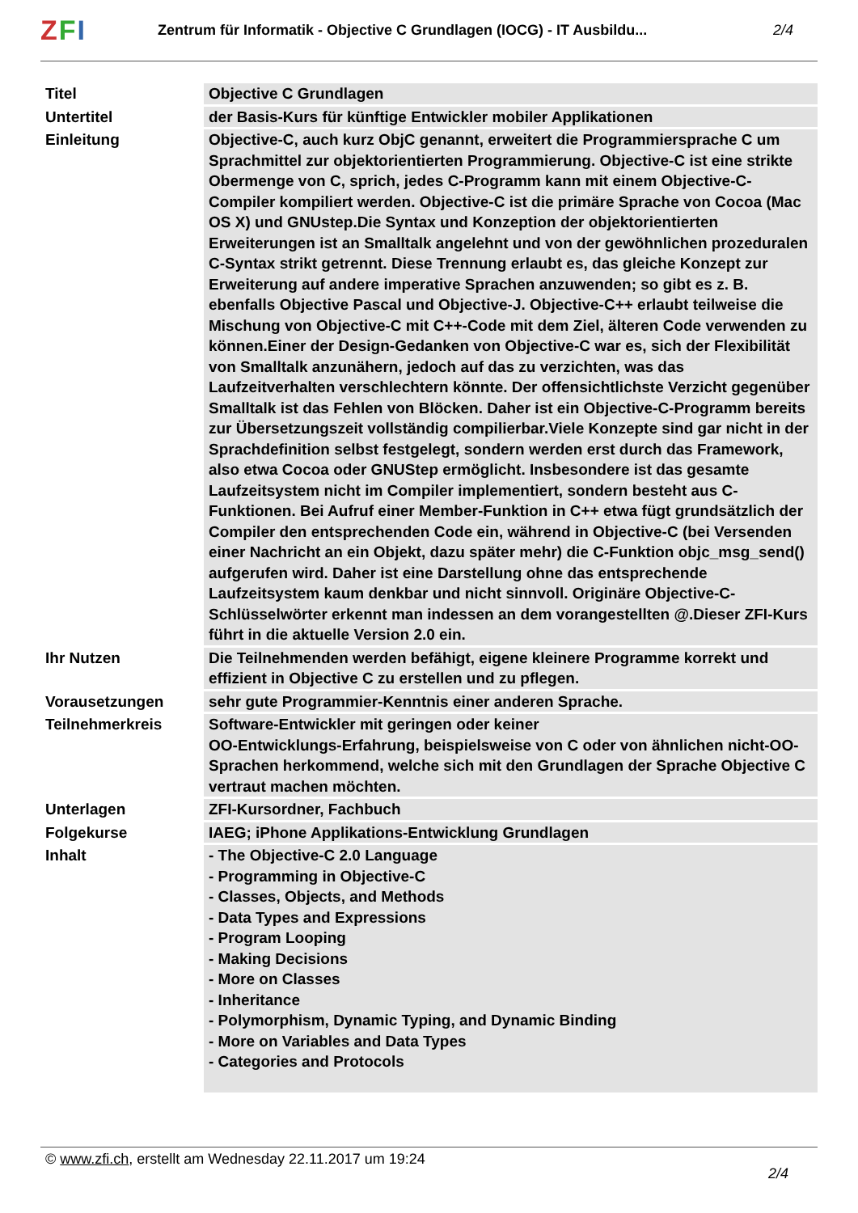ZFI
Zentrum für Informatik - Objective C Grundlagen (IOCG) - IT Ausbildu...
2/4
| Titel | Objective C Grundlagen |
| Untertitel | der Basis-Kurs für künftige Entwickler mobiler Applikationen |
| Einleitung | Objective-C, auch kurz ObjC genannt, erweitert die Programmiersprache C um Sprachmittel zur objektorientierten Programmierung. Objective-C ist eine strikte Obermenge von C, sprich, jedes C-Programm kann mit einem Objective-C-Compiler kompiliert werden. Objective-C ist die primäre Sprache von Cocoa (Mac OS X) und GNUstep.Die Syntax und Konzeption der objektorientierten Erweiterungen ist an Smalltalk angelehnt und von der gewöhnlichen prozeduralen C-Syntax strikt getrennt. Diese Trennung erlaubt es, das gleiche Konzept zur Erweiterung auf andere imperative Sprachen anzuwenden; so gibt es z. B. ebenfalls Objective Pascal und Objective-J. Objective-C++ erlaubt teilweise die Mischung von Objective-C mit C++-Code mit dem Ziel, älteren Code verwenden zu können.Einer der Design-Gedanken von Objective-C war es, sich der Flexibilität von Smalltalk anzunähern, jedoch auf das zu verzichten, was das Laufzeitverhalten verschlechtern könnte. Der offensichtlichste Verzicht gegenüber Smalltalk ist das Fehlen von Blöcken. Daher ist ein Objective-C-Programm bereits zur Übersetzungszeit vollständig compilierbar.Viele Konzepte sind gar nicht in der Sprachdefinition selbst festgelegt, sondern werden erst durch das Framework, also etwa Cocoa oder GNUStep ermöglicht. Insbesondere ist das gesamte Laufzeitsystem nicht im Compiler implementiert, sondern besteht aus C-Funktionen. Bei Aufruf einer Member-Funktion in C++ etwa fügt grundsätzlich der Compiler den entsprechenden Code ein, während in Objective-C (bei Versenden einer Nachricht an ein Objekt, dazu später mehr) die C-Funktion objc_msg_send() aufgerufen wird. Daher ist eine Darstellung ohne das entsprechende Laufzeitsystem kaum denkbar und nicht sinnvoll. Originäre Objective-C-Schlüsselwörter erkennt man indessen an dem vorangestellten @.Dieser ZFI-Kurs führt in die aktuelle Version 2.0 ein. |
| Ihr Nutzen | Die Teilnehmenden werden befähigt, eigene kleinere Programme korrekt und effizient in Objective C zu erstellen und zu pflegen. |
| Vorausetzungen | sehr gute Programmier-Kenntnis einer anderen Sprache. |
| Teilnehmerkreis | Software-Entwickler mit geringen oder keiner OO-Entwicklungs-Erfahrung, beispielsweise von C oder von ähnlichen nicht-OO-Sprachen herkommend, welche sich mit den Grundlagen der Sprache Objective C vertraut machen möchten. |
| Unterlagen | ZFI-Kursordner, Fachbuch |
| Folgekurse | IAEG; iPhone Applikations-Entwicklung Grundlagen |
| Inhalt | - The Objective-C 2.0 Language - Programming in Objective-C - Classes, Objects, and Methods - Data Types and Expressions - Program Looping - Making Decisions - More on Classes - Inheritance - Polymorphism, Dynamic Typing, and Dynamic Binding - More on Variables and Data Types - Categories and Protocols |
© www.zfi.ch, erstellt am Wednesday 22.11.2017 um 19:24 2/4